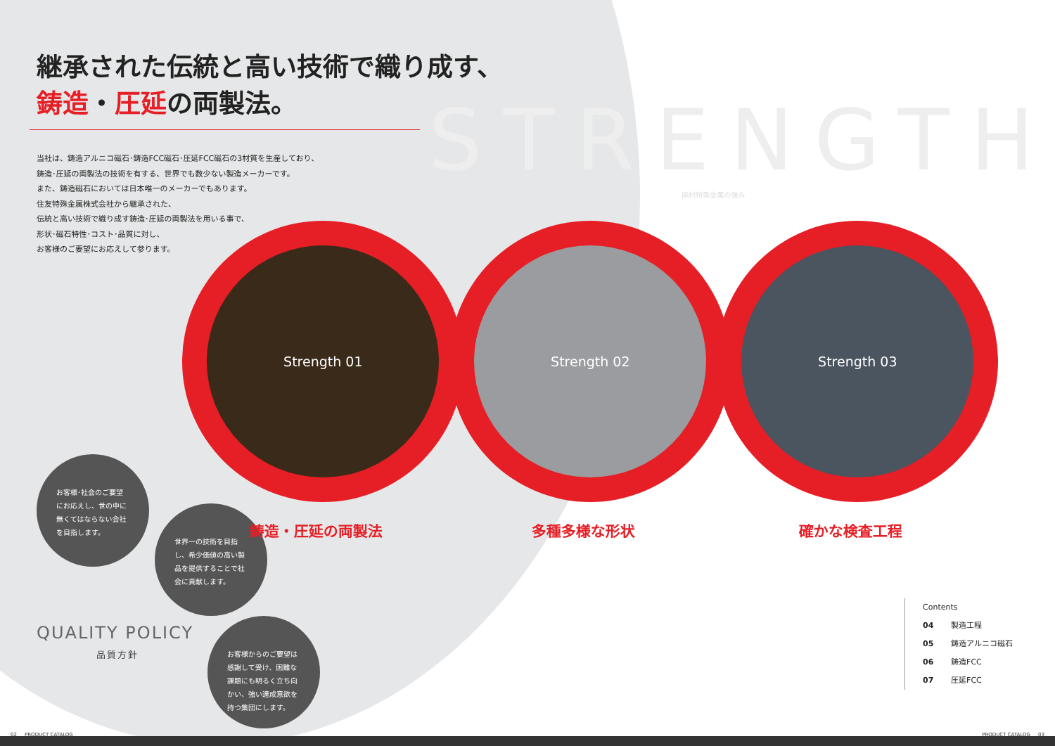継承された伝統と高い技術で織り成す、
鋳造・圧延の両製法。
当社は、鋳造アルニコ磁石･鋳造FCC磁石･圧延FCC磁石の3材質を生産しており、
鋳造･圧延の両製法の技術を有する、世界でも数少ない製造メーカーです。
また、鋳造磁石においては日本唯一のメーカーでもあります。
住友特殊金属株式会社から継承された、
伝統と高い技術で織り成す鋳造･圧延の両製法を用いる事で、
形状･磁石特性･コスト･品質に対し、
お客様のご要望にお応えして参ります。
お客様･社会のご要望にお応えし、世の中に無くてはならない会社を目指します。
世界一の技術を目指し、希少価値の高い製品を提供することで社会に貢献します。
QUALITY POLICY
品質方針
お客様からのご要望は感謝して受け、困難な課題にも明るく立ち向かい、強い達成意欲を持つ集団にします。
STRENGTH
岡村特殊金属の強み
Strength 01
鋳造・圧延の両製法
Strength 02
多種多様な形状
Strength 03
確かな検査工程
Contents
04 製造工程
05 鋳造アルニコ磁石
06 鋳造FCC
07 圧延FCC
02 PRODUCT CATALOG PRODUCT CATALOG 03